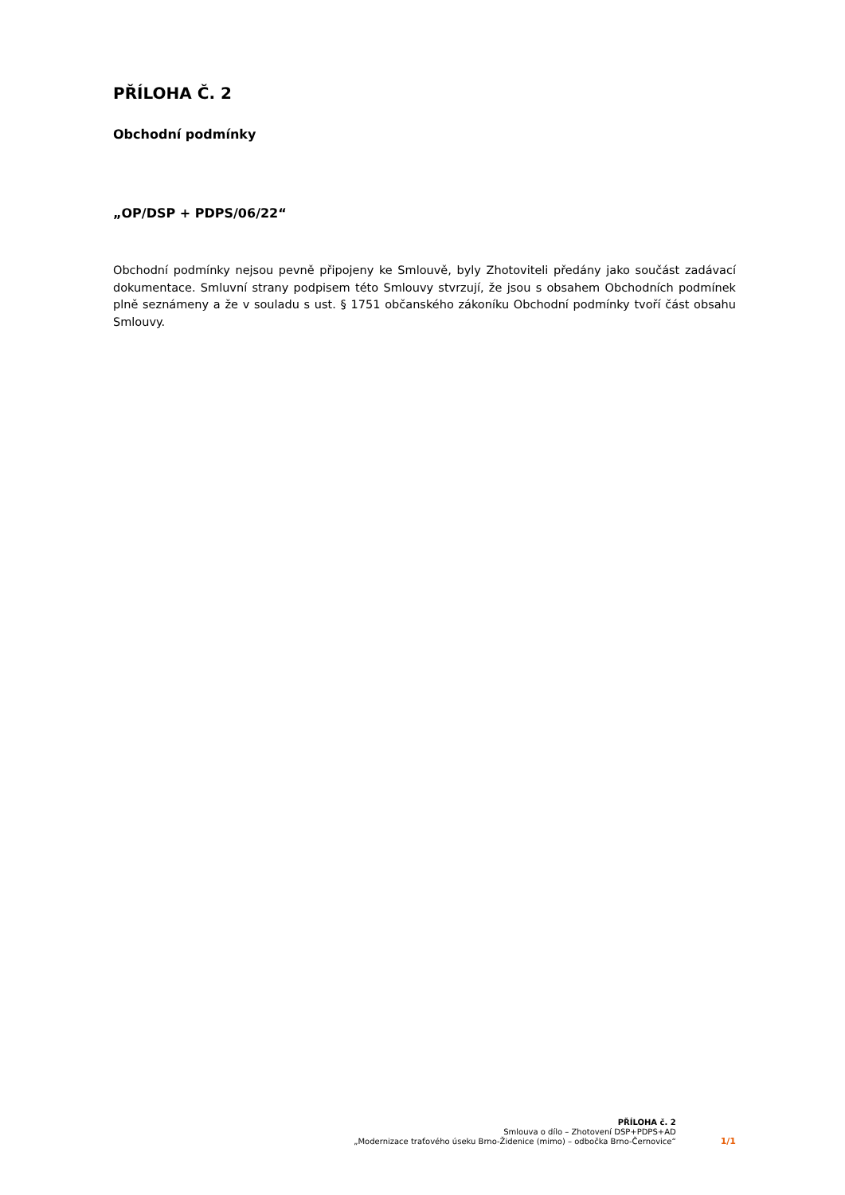PŘÍLOHA Č. 2
Obchodní podmínky
„OP/DSP + PDPS/06/22“
Obchodní podmínky nejsou pevně připojeny ke Smlouvě, byly Zhotoviteli předány jako součást zadávací dokumentace. Smluvní strany podpisem této Smlouvy stvrzují, že jsou s obsahem Obchodních podmínek plně seznámeny a že v souladu s ust. § 1751 občanského zákoníku Obchodní podmínky tvoří část obsahu Smlouvy.
PŘÍLOHA č. 2
Smlouva o dílo – Zhotovení DSP+PDPS+AD
„Modernizace traťového úseku Brno-Židenice (mimo) – odbočka Brno-Černovice“
1/1